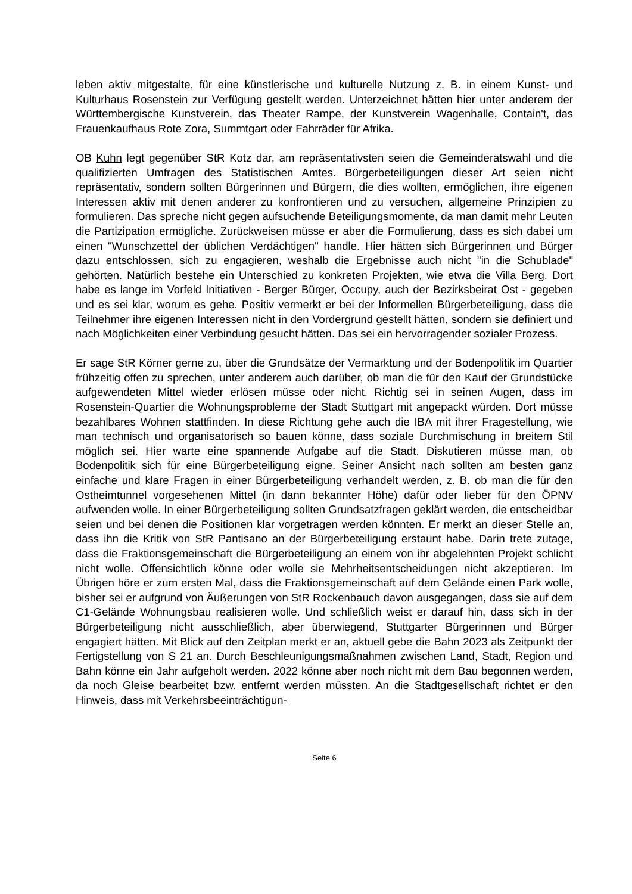leben aktiv mitgestalte, für eine künstlerische und kulturelle Nutzung z. B. in einem Kunst- und Kulturhaus Rosenstein zur Verfügung gestellt werden. Unterzeichnet hätten hier unter anderem der Württembergische Kunstverein, das Theater Rampe, der Kunstverein Wagenhalle, Contain't, das Frauenkaufhaus Rote Zora, Summtgart oder Fahrräder für Afrika.
OB Kuhn legt gegenüber StR Kotz dar, am repräsentativsten seien die Gemeinderatswahl und die qualifizierten Umfragen des Statistischen Amtes. Bürgerbeteiligungen dieser Art seien nicht repräsentativ, sondern sollten Bürgerinnen und Bürgern, die dies wollten, ermöglichen, ihre eigenen Interessen aktiv mit denen anderer zu konfrontieren und zu versuchen, allgemeine Prinzipien zu formulieren. Das spreche nicht gegen aufsuchende Beteiligungsmomente, da man damit mehr Leuten die Partizipation ermögliche. Zurückweisen müsse er aber die Formulierung, dass es sich dabei um einen "Wunschzettel der üblichen Verdächtigen" handle. Hier hätten sich Bürgerinnen und Bürger dazu entschlossen, sich zu engagieren, weshalb die Ergebnisse auch nicht "in die Schublade" gehörten. Natürlich bestehe ein Unterschied zu konkreten Projekten, wie etwa die Villa Berg. Dort habe es lange im Vorfeld Initiativen - Berger Bürger, Occupy, auch der Bezirksbeirat Ost - gegeben und es sei klar, worum es gehe. Positiv vermerkt er bei der Informellen Bürgerbeteiligung, dass die Teilnehmer ihre eigenen Interessen nicht in den Vordergrund gestellt hätten, sondern sie definiert und nach Möglichkeiten einer Verbindung gesucht hätten. Das sei ein hervorragender sozialer Prozess.
Er sage StR Körner gerne zu, über die Grundsätze der Vermarktung und der Bodenpolitik im Quartier frühzeitig offen zu sprechen, unter anderem auch darüber, ob man die für den Kauf der Grundstücke aufgewendeten Mittel wieder erlösen müsse oder nicht. Richtig sei in seinen Augen, dass im Rosenstein-Quartier die Wohnungsprobleme der Stadt Stuttgart mit angepackt würden. Dort müsse bezahlbares Wohnen stattfinden. In diese Richtung gehe auch die IBA mit ihrer Fragestellung, wie man technisch und organisatorisch so bauen könne, dass soziale Durchmischung in breitem Stil möglich sei. Hier warte eine spannende Aufgabe auf die Stadt. Diskutieren müsse man, ob Bodenpolitik sich für eine Bürgerbeteiligung eigne. Seiner Ansicht nach sollten am besten ganz einfache und klare Fragen in einer Bürgerbeteiligung verhandelt werden, z. B. ob man die für den Ostheimtunnel vorgesehenen Mittel (in dann bekannter Höhe) dafür oder lieber für den ÖPNV aufwenden wolle. In einer Bürgerbeteiligung sollten Grundsatzfragen geklärt werden, die entscheidbar seien und bei denen die Positionen klar vorgetragen werden könnten. Er merkt an dieser Stelle an, dass ihn die Kritik von StR Pantisano an der Bürgerbeteiligung erstaunt habe. Darin trete zutage, dass die Fraktionsgemeinschaft die Bürgerbeteiligung an einem von ihr abgelehnten Projekt schlicht nicht wolle. Offensichtlich könne oder wolle sie Mehrheitsentscheidungen nicht akzeptieren. Im Übrigen höre er zum ersten Mal, dass die Fraktionsgemeinschaft auf dem Gelände einen Park wolle, bisher sei er aufgrund von Äußerungen von StR Rockenbauch davon ausgegangen, dass sie auf dem C1-Gelände Wohnungsbau realisieren wolle. Und schließlich weist er darauf hin, dass sich in der Bürgerbeteiligung nicht ausschließlich, aber überwiegend, Stuttgarter Bürgerinnen und Bürger engagiert hätten. Mit Blick auf den Zeitplan merkt er an, aktuell gebe die Bahn 2023 als Zeitpunkt der Fertigstellung von S 21 an. Durch Beschleunigungsmaßnahmen zwischen Land, Stadt, Region und Bahn könne ein Jahr aufgeholt werden. 2022 könne aber noch nicht mit dem Bau begonnen werden, da noch Gleise bearbeitet bzw. entfernt werden müssten. An die Stadtgesellschaft richtet er den Hinweis, dass mit Verkehrsbeeinträchtigun-
Seite 6